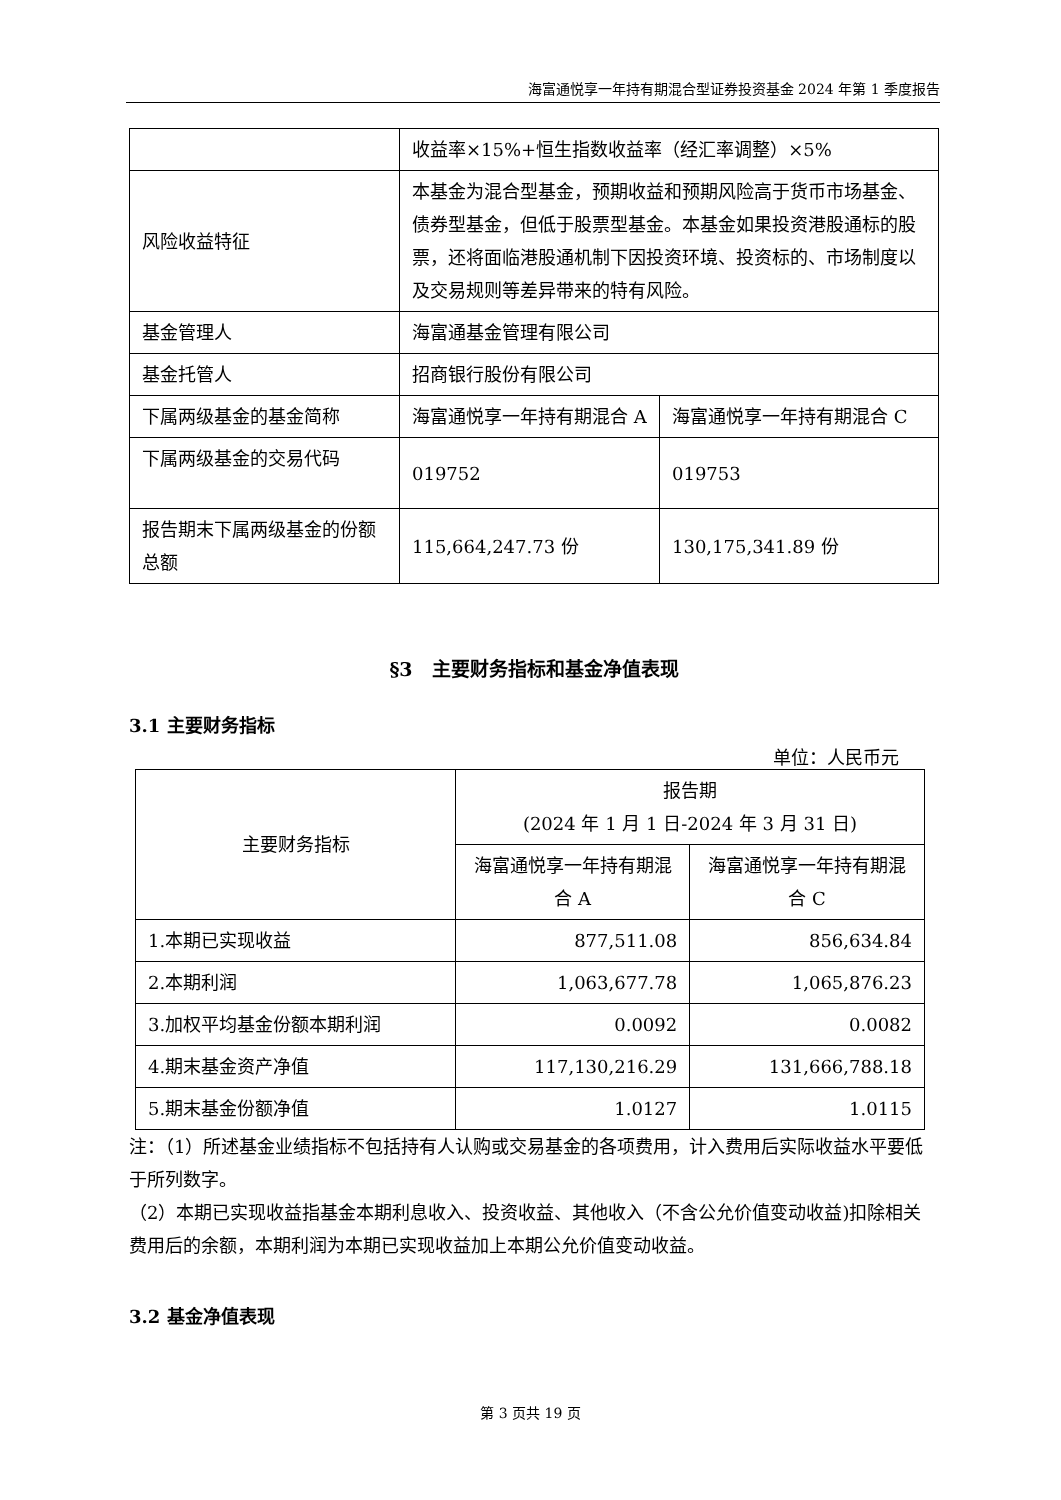海富通悦享一年持有期混合型证券投资基金 2024 年第 1 季度报告
| | 收益率×15%+恒生指数收益率（经汇率调整）×5% | |
| 风险收益特征 | 本基金为混合型基金，预期收益和预期风险高于货币市场基金、债券型基金，但低于股票型基金。本基金如果投资港股通标的股票，还将面临港股通机制下因投资环境、投资标的、市场制度以及交易规则等差异带来的特有风险。 | |
| 基金管理人 | 海富通基金管理有限公司 | |
| 基金托管人 | 招商银行股份有限公司 | |
| 下属两级基金的基金简称 | 海富通悦享一年持有期混合 A | 海富通悦享一年持有期混合 C |
| 下属两级基金的交易代码 | 019752 | 019753 |
| 报告期末下属两级基金的份额总额 | 115,664,247.73 份 | 130,175,341.89 份 |
§3　主要财务指标和基金净值表现
3.1 主要财务指标
单位：人民币元
| 主要财务指标 | 报告期 (2024 年 1 月 1 日-2024 年 3 月 31 日) | |
| | 海富通悦享一年持有期混合 A | 海富通悦享一年持有期混合 C |
| 1.本期已实现收益 | 877,511.08 | 856,634.84 |
| 2.本期利润 | 1,063,677.78 | 1,065,876.23 |
| 3.加权平均基金份额本期利润 | 0.0092 | 0.0082 |
| 4.期末基金资产净值 | 117,130,216.29 | 131,666,788.18 |
| 5.期末基金份额净值 | 1.0127 | 1.0115 |
注：（1）所述基金业绩指标不包括持有人认购或交易基金的各项费用，计入费用后实际收益水平要低于所列数字。
（2）本期已实现收益指基金本期利息收入、投资收益、其他收入（不含公允价值变动收益)扣除相关费用后的余额，本期利润为本期已实现收益加上本期公允价值变动收益。
3.2 基金净值表现
第 3 页共 19 页